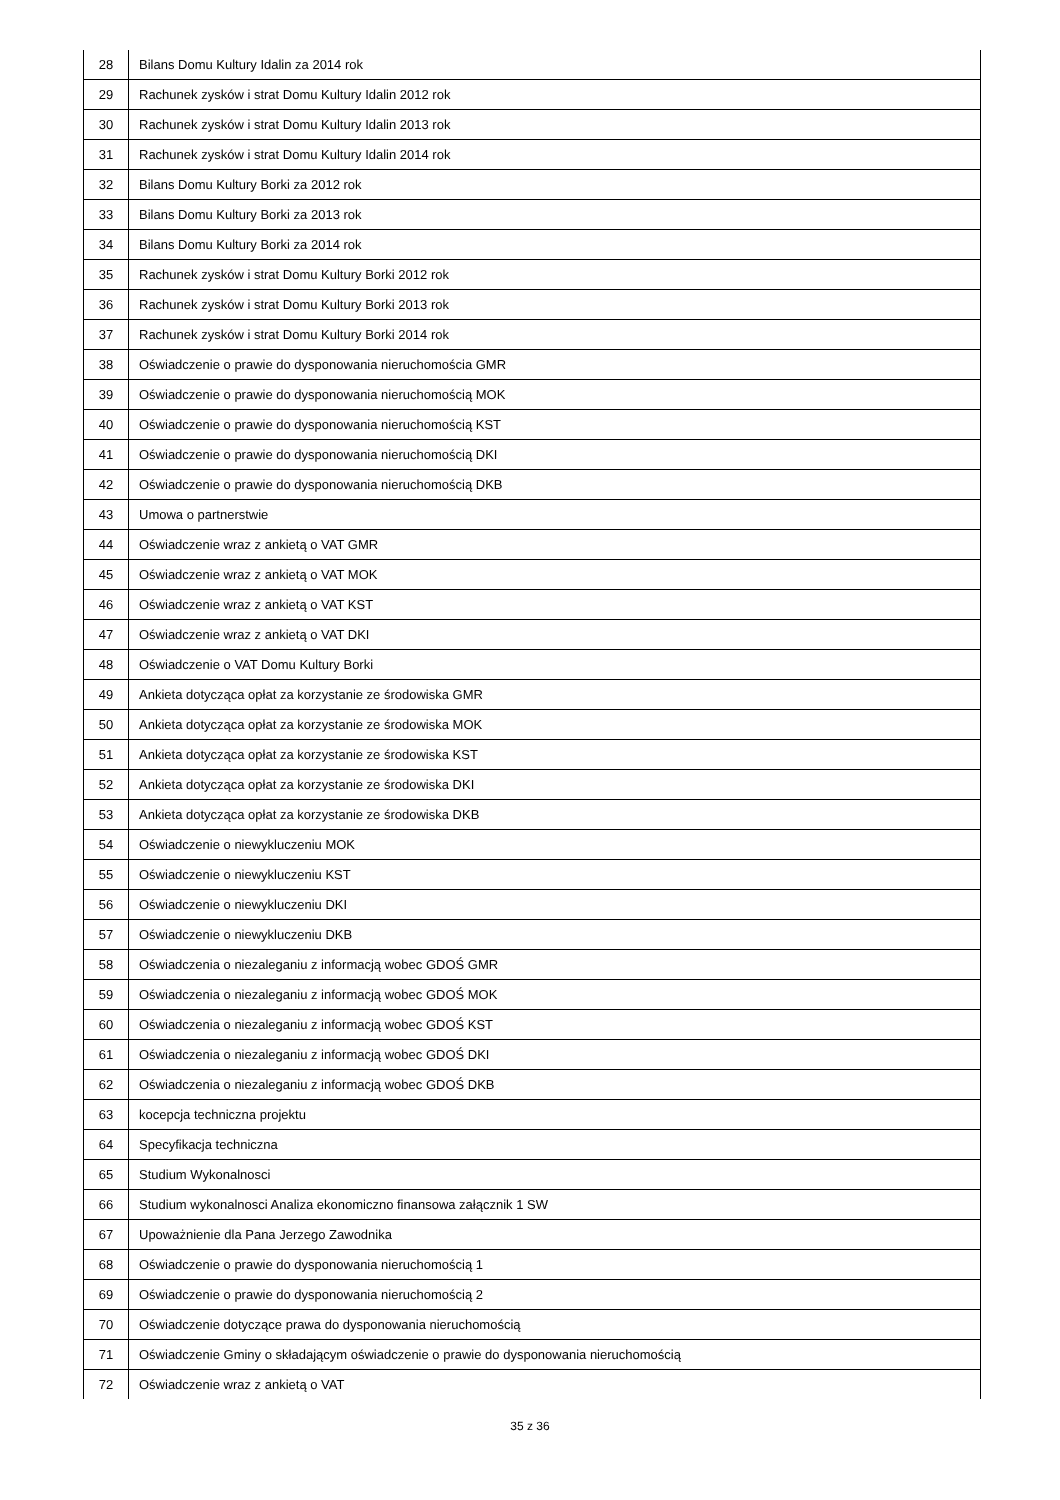| 28 | Bilans Domu Kultury Idalin za 2014 rok |
| 29 | Rachunek zysków i strat Domu Kultury Idalin 2012 rok |
| 30 | Rachunek zysków i strat Domu Kultury Idalin 2013 rok |
| 31 | Rachunek zysków i strat Domu Kultury Idalin 2014 rok |
| 32 | Bilans Domu Kultury Borki za 2012 rok |
| 33 | Bilans Domu Kultury Borki za 2013 rok |
| 34 | Bilans Domu Kultury Borki za 2014 rok |
| 35 | Rachunek zysków i strat Domu Kultury Borki 2012 rok |
| 36 | Rachunek zysków i strat Domu Kultury Borki 2013 rok |
| 37 | Rachunek zysków i strat Domu Kultury Borki 2014 rok |
| 38 | Oświadczenie o prawie do dysponowania nieruchomościa GMR |
| 39 | Oświadczenie o prawie do dysponowania nieruchomością MOK |
| 40 | Oświadczenie o prawie do dysponowania nieruchomością KST |
| 41 | Oświadczenie o prawie do dysponowania nieruchomością DKI |
| 42 | Oświadczenie o prawie do dysponowania nieruchomością DKB |
| 43 | Umowa o partnerstwie |
| 44 | Oświadczenie wraz z ankietą o VAT GMR |
| 45 | Oświadczenie wraz z ankietą o VAT MOK |
| 46 | Oświadczenie wraz z ankietą o VAT KST |
| 47 | Oświadczenie wraz z ankietą o VAT DKI |
| 48 | Oświadczenie o VAT Domu Kultury Borki |
| 49 | Ankieta dotycząca opłat za korzystanie ze środowiska GMR |
| 50 | Ankieta dotycząca opłat za korzystanie ze środowiska MOK |
| 51 | Ankieta dotycząca opłat za korzystanie ze środowiska KST |
| 52 | Ankieta dotycząca opłat za korzystanie ze środowiska DKI |
| 53 | Ankieta dotycząca opłat za korzystanie ze środowiska DKB |
| 54 | Oświadczenie o niewykluczeniu MOK |
| 55 | Oświadczenie o niewykluczeniu KST |
| 56 | Oświadczenie o niewykluczeniu DKI |
| 57 | Oświadczenie o niewykluczeniu DKB |
| 58 | Oświadczenia o niezaleganiu z informacją wobec GDOŚ GMR |
| 59 | Oświadczenia o niezaleganiu z informacją wobec GDOŚ MOK |
| 60 | Oświadczenia o niezaleganiu z informacją wobec GDOŚ KST |
| 61 | Oświadczenia o niezaleganiu z informacją wobec GDOŚ DKI |
| 62 | Oświadczenia o niezaleganiu z informacją wobec GDOŚ DKB |
| 63 | kocepcja techniczna projektu |
| 64 | Specyfikacja techniczna |
| 65 | Studium Wykonalnosci |
| 66 | Studium wykonalnosci Analiza ekonomiczno finansowa załącznik 1 SW |
| 67 | Upoważnienie dla Pana Jerzego Zawodnika |
| 68 | Oświadczenie o prawie do dysponowania nieruchomością 1 |
| 69 | Oświadczenie o prawie do dysponowania nieruchomością 2 |
| 70 | Oświadczenie dotyczące prawa do dysponowania nieruchomością |
| 71 | Oświadczenie Gminy o składającym oświadczenie o prawie do dysponowania nieruchomością |
| 72 | Oświadczenie wraz z ankietą o VAT |
35 z 36